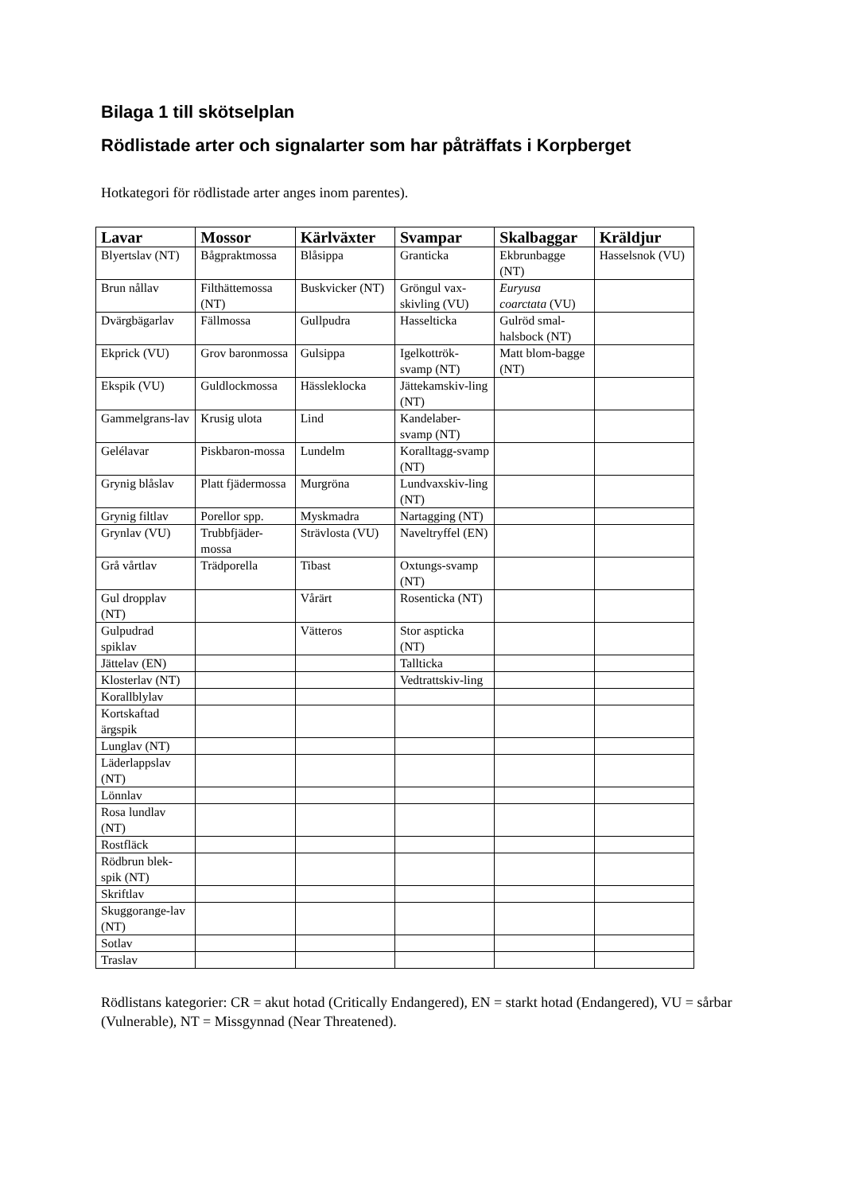Bilaga 1 till skötselplan
Rödlistade arter och signalarter som har påträffats i Korpberget
Hotkategori för rödlistade arter anges inom parentes).
| Lavar | Mossor | Kärlväxter | Svampar | Skalbaggar | Kräldjur |
| --- | --- | --- | --- | --- | --- |
| Blyertslav (NT) | Bågpraktmossa | Blåsippa | Granticka | Ekbrunbagge (NT) | Hasselsnok (VU) |
| Brun nållav | Filthättemossa (NT) | Buskvicker (NT) | Gröngul vax-skivling (VU) | Euryusa coarctata (VU) | |
| Dvärgbägarlav | Fällmossa | Gullpudra | Hasselticka | Gulröd smal-halsbock (NT) | |
| Ekprick (VU) | Grov baronmossa | Gulsippa | Igelkottrök-svamp (NT) | Matt blom-bagge (NT) | |
| Ekspik (VU) | Guldlockmossa | Hässleklocka | Jättekamskiv-ling (NT) | | |
| Gammelgrans-lav | Krusig ulota | Lind | Kandelaber-svamp (NT) | | |
| Gelélavar | Piskbaron-mossa | Lundelm | Koralltagg-svamp (NT) | | |
| Grynig blåslav | Platt fjädermossa | Murgröna | Lundvaxskiv-ling (NT) | | |
| Grynig filtlav | Porellor spp. | Myskmadra | Nartagging (NT) | | |
| Grynlav (VU) | Trubbfjäder-mossa | Strävlosta (VU) | Naveltryffel (EN) | | |
| Grå vårtlav | Trädporella | Tibast | Oxtungs-svamp (NT) | | |
| Gul dropplav (NT) | | Vårärt | Rosenticka (NT) | | |
| Gulpudrad spiklav | | Vätteros | Stor aspticka (NT) | | |
| Jättelav (EN) | | | Tallticka | | |
| Klosterlav (NT) | | | Vedtrattskiv-ling | | |
| Korallblylav | | | | | |
| Kortskaftad ärgspik | | | | | |
| Lunglav (NT) | | | | | |
| Läderlappslav (NT) | | | | | |
| Lönnlav | | | | | |
| Rosa lundlav (NT) | | | | | |
| Rostfläck | | | | | |
| Rödbrun blek-spik (NT) | | | | | |
| Skriftlav | | | | | |
| Skuggorange-lav (NT) | | | | | |
| Sotlav | | | | | |
| Traslav | | | | | |
Rödlistans kategorier: CR = akut hotad (Critically Endangered), EN = starkt hotad (Endangered), VU = sårbar (Vulnerable), NT = Missgynnad (Near Threatened).